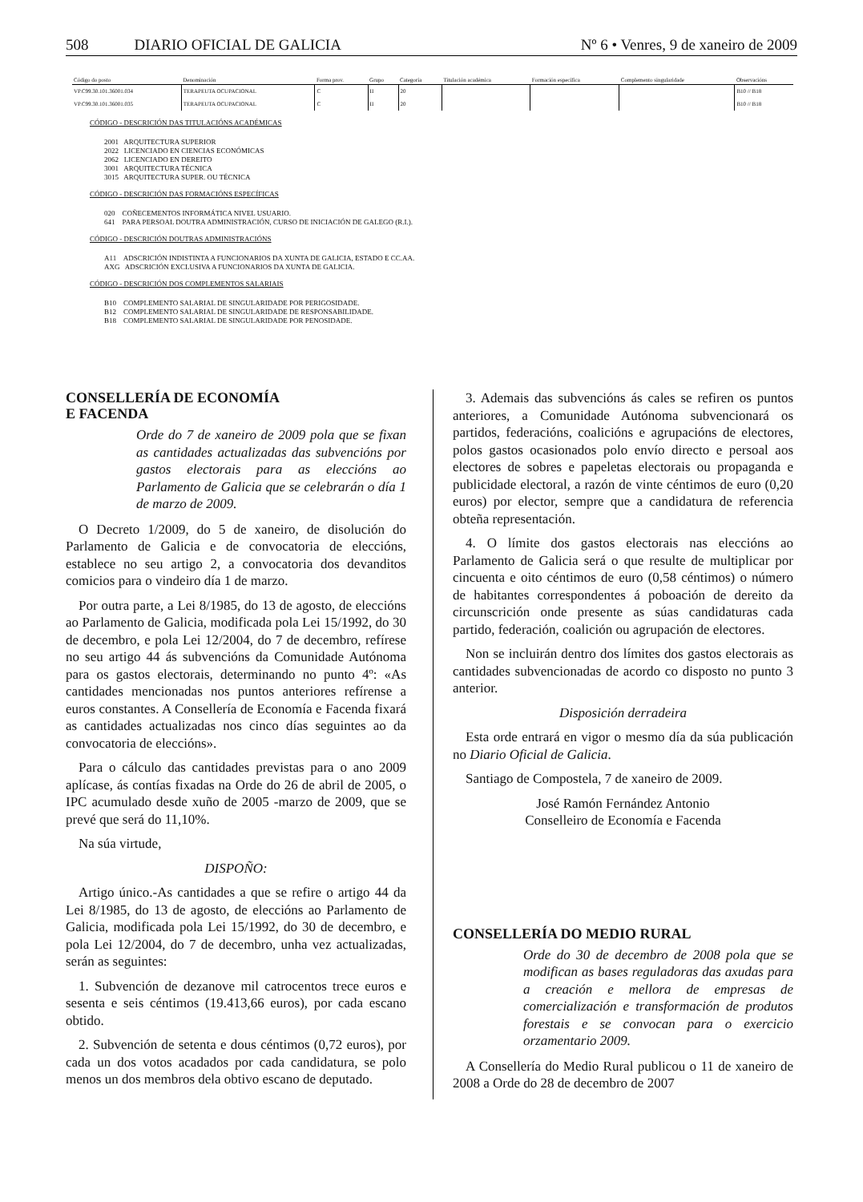508 DIARIO OFICIAL DE GALICIA Nº 6 • Venres, 9 de xaneiro de 2009
| Código do posto | Denominación | Forma prov. | Grupo | Categoría | Titulación académica | Formación específica | Complemento singularidade | Observacións |
| --- | --- | --- | --- | --- | --- | --- | --- | --- |
| VP.C99.30.101.36001.034 | TERAPEUTA OCUPACIONAL | C | II | 20 | | | | B10 // B18 |
| VP.C99.30.101.36001.035 | TERAPEUTA OCUPACIONAL | C | II | 20 | | | | B10 // B18 |
CÓDIGO - DESCRICIÓN DAS TITULACIÓNS ACADÉMICAS
2001 ARQUITECTURA SUPERIOR
2022 LICENCIADO EN CIENCIAS ECONÓMICAS
2062 LICENCIADO EN DEREITO
3001 ARQUITECTURA TÉCNICA
3015 ARQUITECTURA SUPER. OU TÉCNICA
CÓDIGO - DESCRICIÓN DAS FORMACIÓNS ESPECÍFICAS
020 COÑECEMENTOS INFORMÁTICA NIVEL USUARIO.
641 PARA PERSOAL DOUTRA ADMINISTRACIÓN, CURSO DE INICIACIÓN DE GALEGO (R.I.).
CÓDIGO - DESCRICIÓN DOUTRAS ADMINISTRACIÓNS
A11 ADSCRICIÓN INDISTINTA A FUNCIONARIOS DA XUNTA DE GALICIA, ESTADO E CC.AA.
AXG ADSCRICIÓN EXCLUSIVA A FUNCIONARIOS DA XUNTA DE GALICIA.
CÓDIGO - DESCRICIÓN DOS COMPLEMENTOS SALARIAIS
B10 COMPLEMENTO SALARIAL DE SINGULARIDADE POR PERIGOSIDADE.
B12 COMPLEMENTO SALARIAL DE SINGULARIDADE DE RESPONSABILIDADE.
B18 COMPLEMENTO SALARIAL DE SINGULARIDADE POR PENOSIDADE.
CONSELLERÍA DE ECONOMÍA
E FACENDA
Orde do 7 de xaneiro de 2009 pola que se fixan as cantidades actualizadas das subvencións por gastos electorais para as eleccións ao Parlamento de Galicia que se celebrarán o día 1 de marzo de 2009.
O Decreto 1/2009, do 5 de xaneiro, de disolución do Parlamento de Galicia e de convocatoria de eleccións, establece no seu artigo 2, a convocatoria dos devanditos comicios para o vindeiro día 1 de marzo.
Por outra parte, a Lei 8/1985, do 13 de agosto, de eleccións ao Parlamento de Galicia, modificada pola Lei 15/1992, do 30 de decembro, e pola Lei 12/2004, do 7 de decembro, refírese no seu artigo 44 ás subvencións da Comunidade Autónoma para os gastos electorais, determinando no punto 4º: «As cantidades mencionadas nos puntos anteriores refírense a euros constantes. A Consellería de Economía e Facenda fixará as cantidades actualizadas nos cinco días seguintes ao da convocatoria de eleccións».
Para o cálculo das cantidades previstas para o ano 2009 aplícase, ás contías fixadas na Orde do 26 de abril de 2005, o IPC acumulado desde xuño de 2005 -marzo de 2009, que se prevé que será do 11,10%.
Na súa virtude,
DISPOÑO:
Artigo único.-As cantidades a que se refire o artigo 44 da Lei 8/1985, do 13 de agosto, de eleccións ao Parlamento de Galicia, modificada pola Lei 15/1992, do 30 de decembro, e pola Lei 12/2004, do 7 de decembro, unha vez actualizadas, serán as seguintes:
1. Subvención de dezanove mil catrocentos trece euros e sesenta e seis céntimos (19.413,66 euros), por cada escano obtido.
2. Subvención de setenta e dous céntimos (0,72 euros), por cada un dos votos acadados por cada candidatura, se polo menos un dos membros dela obtivo escano de deputado.
3. Ademais das subvencións ás cales se refiren os puntos anteriores, a Comunidade Autónoma subvencionará os partidos, federacións, coalicións e agrupacións de electores, polos gastos ocasionados polo envío directo e persoal aos electores de sobres e papeletas electorais ou propaganda e publicidade electoral, a razón de vinte céntimos de euro (0,20 euros) por elector, sempre que a candidatura de referencia obteña representación.
4. O límite dos gastos electorais nas eleccións ao Parlamento de Galicia será o que resulte de multiplicar por cincuenta e oito céntimos de euro (0,58 céntimos) o número de habitantes correspondentes á poboación de dereito da circunscrición onde presente as súas candidaturas cada partido, federación, coalición ou agrupación de electores.
Non se incluirán dentro dos límites dos gastos electorais as cantidades subvencionadas de acordo co disposto no punto 3 anterior.
Disposición derradeira
Esta orde entrará en vigor o mesmo día da súa publicación no Diario Oficial de Galicia.
Santiago de Compostela, 7 de xaneiro de 2009.
José Ramón Fernández Antonio
Conselleiro de Economía e Facenda
CONSELLERÍA DO MEDIO RURAL
Orde do 30 de decembro de 2008 pola que se modifican as bases reguladoras das axudas para a creación e mellora de empresas de comercialización e transformación de produtos forestais e se convocan para o exercicio orzamentario 2009.
A Consellería do Medio Rural publicou o 11 de xaneiro de 2008 a Orde do 28 de decembro de 2007